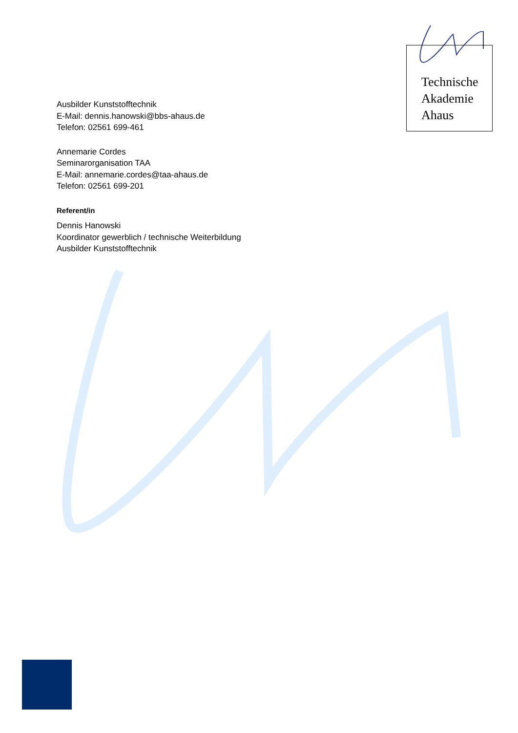Technische
Akademie
Ahaus
Ausbilder Kunststofftechnik
E-Mail: dennis.hanowski@bbs-ahaus.de
Telefon: 02561 699-461
Annemarie Cordes
Seminarorganisation TAA
E-Mail: annemarie.cordes@taa-ahaus.de
Telefon: 02561 699-201
Referent/in
Dennis Hanowski
Koordinator gewerblich / technische Weiterbildung
Ausbilder Kunststofftechnik